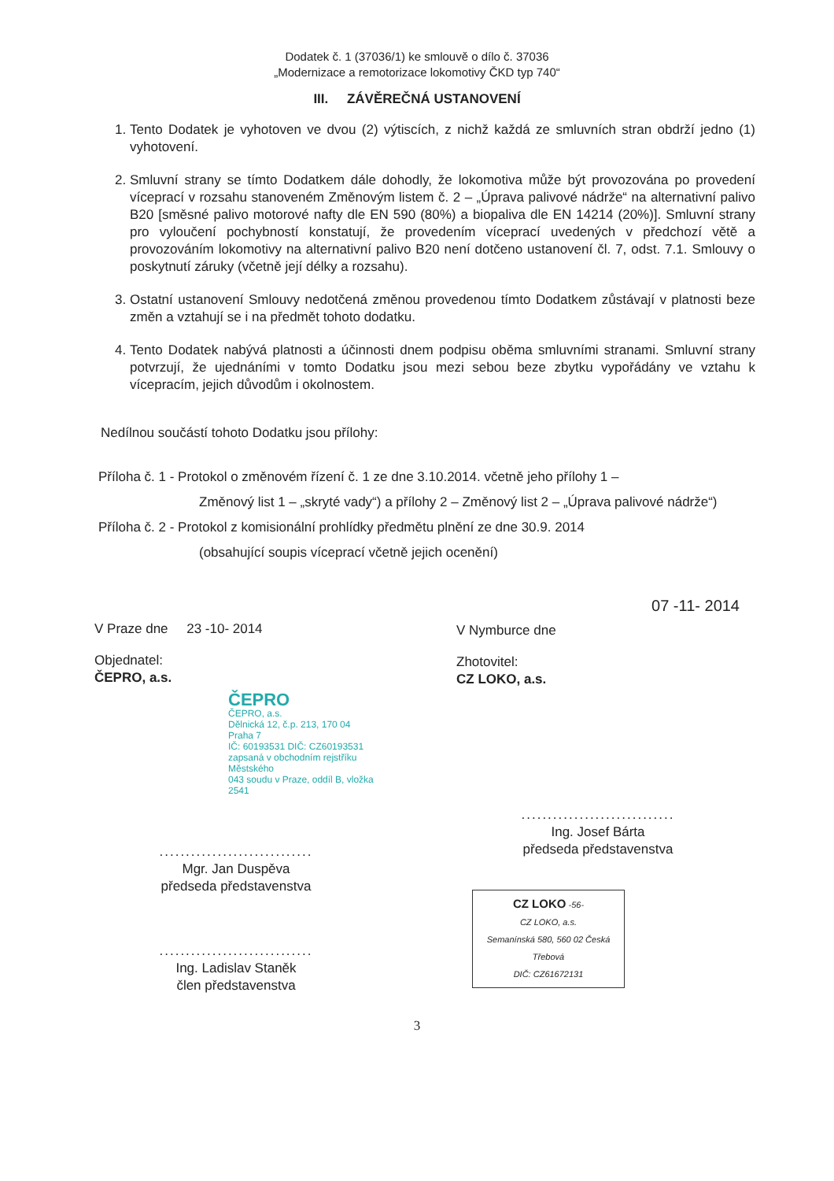Dodatek č. 1 (37036/1) ke smlouvě o dílo č. 37036
„Modernizace a remotorizace lokomotivy ČKD typ 740“
III. ZÁVĚREČNÁ USTANOVENÍ
1. Tento Dodatek je vyhotoven ve dvou (2) výtiscích, z nichž každá ze smluvních stran obdrží jedno (1) vyhotovení.
2. Smluvní strany se tímto Dodatkem dále dohodly, že lokomotiva může být provozována po provedení víceprací v rozsahu stanoveném Změnovým listem č. 2 – „Úprava palivové nádrže“ na alternativní palivo B20 [směsné palivo motorové nafty dle EN 590 (80%) a biopaliva dle EN 14214 (20%)]. Smluvní strany pro vyloučení pochybností konstatují, že provedením víceprací uvedených v předchozí větě a provozováním lokomotivy na alternativní palivo B20 není dotčeno ustanovení čl. 7, odst. 7.1. Smlouvy o poskytnutí záruky (včetně její délky a rozsahu).
3. Ostatní ustanovení Smlouvy nedotčená změnou provedenou tímto Dodatkem zůstávají v platnosti beze změn a vztahují se i na předmět tohoto dodatku.
4. Tento Dodatek nabývá platnosti a účinnosti dnem podpisu oběma smluvními stranami. Smluvní strany potvrzují, že ujednáními v tomto Dodatku jsou mezi sebou beze zbytku vypořádány ve vztahu k vícepracím, jejich důvodům i okolnostem.
Nedílnou součástí tohoto Dodatku jsou přílohy:
Příloha č. 1 - Protokol o změnovém řízení č. 1 ze dne 3.10.2014. včetně jeho přílohy 1 –
Změnový list 1 – „skryté vady“) a přílohy 2 – Změnový list 2 – „Úprava palivové nádrže“)
Příloha č. 2 - Protokol z komisionální prohlídky předmětu plnění ze dne 30.9. 2014
(obsahující soupis víceprací včetně jejich ocenění)
V Praze dne 23 -10- 2014
Objednatel:
ČEPRO, a.s.
ČEPRO
ČEPRO, a.s.
Dělnická 12, č.p. 213, 170 04 Praha 7
IČ: 60193531 DIČ: CZ60193531
zapsaná v obchodním rejstříku Městského
043 soudu v Praze, oddíl B, vložka 2541
.............................
Mgr. Jan Duspěva
předseda představenstva
.............................
Ing. Ladislav Staněk
člen představenstva
07 -11- 2014
V Nymburce dne
Zhotovitel:
CZ LOKO, a.s.
.............................
Ing. Josef Bárta
předseda představenstva
CZ LOKO -56-
CZ LOKO, a.s.
Semanínská 580, 560 02 Česká Třebová
DIČ: CZ61672131
3